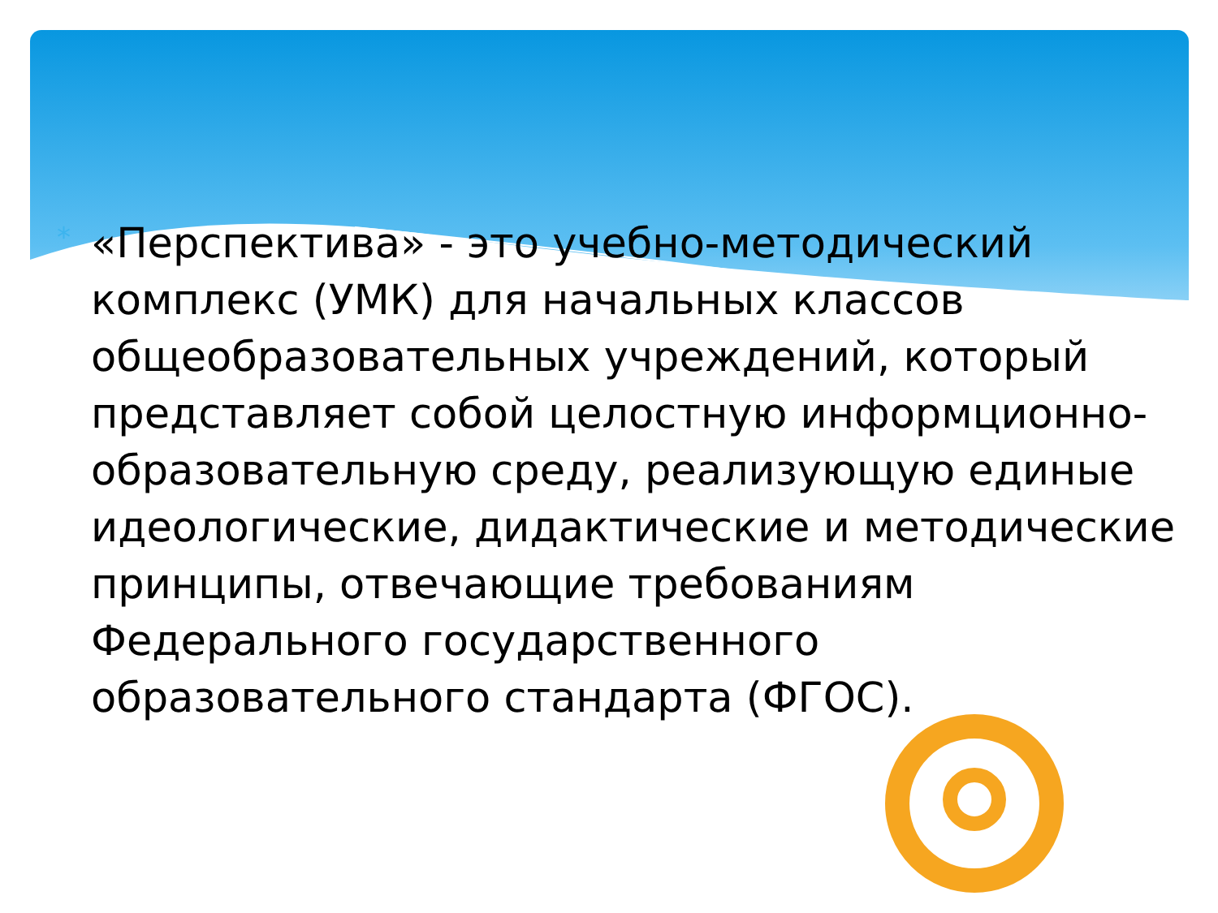*
«Перспектива» - это учебно-методический комплекс (УМК) для начальных классов общеобразовательных учреждений, который представляет собой целостную информционно-образовательную среду, реализующую единые идеологические, дидактические и методические принципы, отвечающие требованиям Федерального государственного образовательного стандарта (ФГОС).